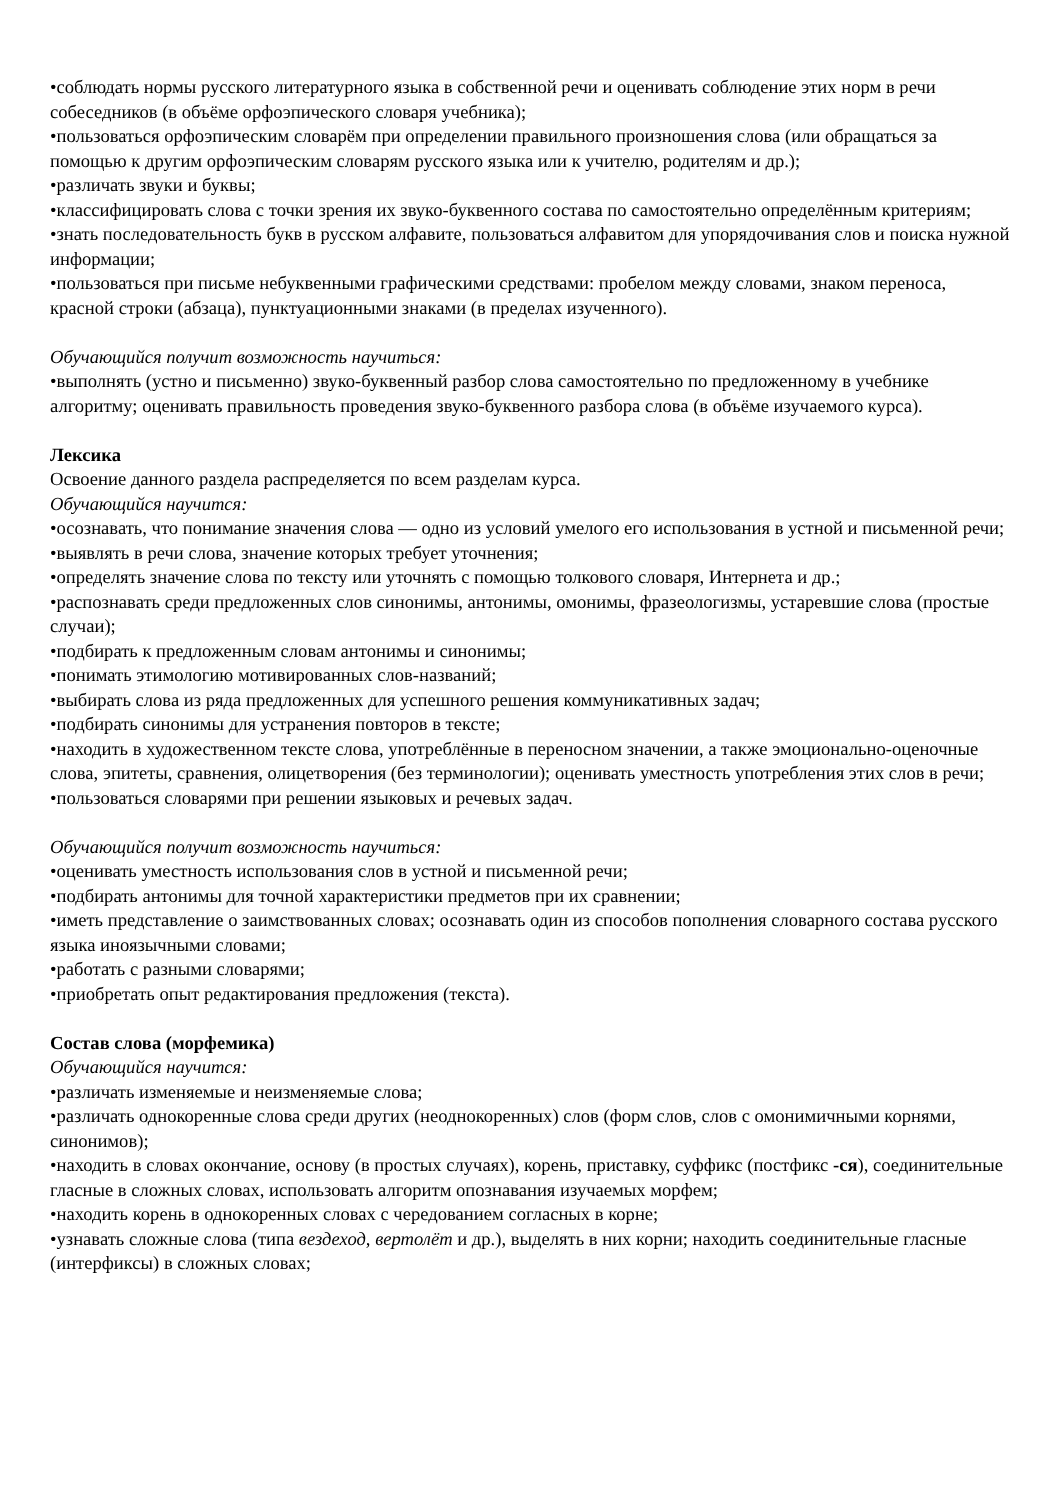•соблюдать нормы русского литературного языка в собственной речи и оценивать соблюдение этих норм в речи собеседников (в объёме орфоэпического словаря учебника);
•пользоваться орфоэпическим словарём при определении правильного произношения слова (или обращаться за помощью к другим орфоэпическим словарям русского языка или к учителю, родителям и др.);
•различать звуки и буквы;
•классифицировать слова с точки зрения их звуко-буквенного состава по самостоятельно определённым критериям;
•знать последовательность букв в русском алфавите, пользоваться алфавитом для упорядочивания слов и поиска нужной информации;
•пользоваться при письме небуквенными графическими средствами: пробелом между словами, знаком переноса, красной строки (абзаца), пунктуационными знаками (в пределах изученного).
Обучающийся получит возможность научиться:
•выполнять (устно и письменно) звуко-буквенный разбор слова самостоятельно по предложенному в учебнике алгоритму; оценивать правильность проведения звуко-буквенного разбора слова (в объёме изучаемого курса).
Лексика
Освоение данного раздела распределяется по всем разделам курса.
Обучающийся научится:
•осознавать, что понимание значения слова — одно из условий умелого его использования в устной и письменной речи;
•выявлять в речи слова, значение которых требует уточнения;
•определять значение слова по тексту или уточнять с помощью толкового словаря, Интернета и др.;
•распознавать среди предложенных слов синонимы, антонимы, омонимы, фразеологизмы, устаревшие слова (простые случаи);
•подбирать к предложенным словам антонимы и синонимы;
•понимать этимологию мотивированных слов-названий;
•выбирать слова из ряда предложенных для успешного решения коммуникативных задач;
•подбирать синонимы для устранения повторов в тексте;
•находить в художественном тексте слова, употреблённые в переносном значении, а также эмоционально-оценочные слова, эпитеты, сравнения, олицетворения (без терминологии); оценивать уместность употребления этих слов в речи;
•пользоваться словарями при решении языковых и речевых задач.
Обучающийся получит возможность научиться:
•оценивать уместность использования слов в устной и письменной речи;
•подбирать антонимы для точной характеристики предметов при их сравнении;
•иметь представление о заимствованных словах; осознавать один из способов пополнения словарного состава русского языка иноязычными словами;
•работать с разными словарями;
•приобретать опыт редактирования предложения (текста).
Состав слова (морфемика)
Обучающийся научится:
•различать изменяемые и неизменяемые слова;
•различать однокоренные слова среди других (неоднокоренных) слов (форм слов, слов с омонимичными корнями, синонимов);
•находить в словах окончание, основу (в простых случаях), корень, приставку, суффикс (постфикс -ся), соединительные гласные в сложных словах, использовать алгоритм опознавания изучаемых морфем;
•находить корень в однокоренных словах с чередованием согласных в корне;
•узнавать сложные слова (типа вездеход, вертолёт и др.), выделять в них корни; находить соединительные гласные (интерфиксы) в сложных словах;